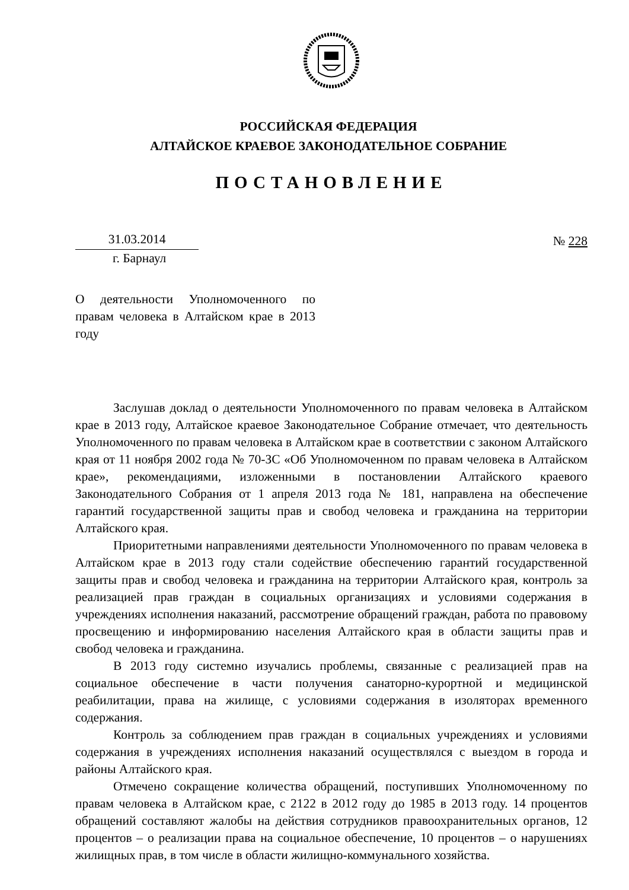РОССИЙСКАЯ ФЕДЕРАЦИЯ
АЛТАЙСКОЕ КРАЕВОЕ ЗАКОНОДАТЕЛЬНОЕ СОБРАНИЕ
ПОСТАНОВЛЕНИЕ
31.03.2014 № 228
г. Барнаул
О деятельности Уполномоченного по правам человека в Алтайском крае в 2013 году
Заслушав доклад о деятельности Уполномоченного по правам человека в Алтайском крае в 2013 году, Алтайское краевое Законодательное Собрание отмечает, что деятельность Уполномоченного по правам человека в Алтайском крае в соответствии с законом Алтайского края от 11 ноября 2002 года № 70-ЗС «Об Уполномоченном по правам человека в Алтайском крае», рекомендациями, изложенными в постановлении Алтайского краевого Законодательного Собрания от 1 апреля 2013 года № 181, направлена на обеспечение гарантий государственной защиты прав и свобод человека и гражданина на территории Алтайского края.
Приоритетными направлениями деятельности Уполномоченного по правам человека в Алтайском крае в 2013 году стали содействие обеспечению гарантий государственной защиты прав и свобод человека и гражданина на территории Алтайского края, контроль за реализацией прав граждан в социальных организациях и условиями содержания в учреждениях исполнения наказаний, рассмотрение обращений граждан, работа по правовому просвещению и информированию населения Алтайского края в области защиты прав и свобод человека и гражданина.
В 2013 году системно изучались проблемы, связанные с реализацией прав на социальное обеспечение в части получения санаторно-курортной и медицинской реабилитации, права на жилище, с условиями содержания в изоляторах временного содержания.
Контроль за соблюдением прав граждан в социальных учреждениях и условиями содержания в учреждениях исполнения наказаний осуществлялся с выездом в города и районы Алтайского края.
Отмечено сокращение количества обращений, поступивших Уполномоченному по правам человека в Алтайском крае, с 2122 в 2012 году до 1985 в 2013 году. 14 процентов обращений составляют жалобы на действия сотрудников правоохранительных органов, 12 процентов – о реализации права на социальное обеспечение, 10 процентов – о нарушениях жилищных прав, в том числе в области жилищно-коммунального хозяйства.